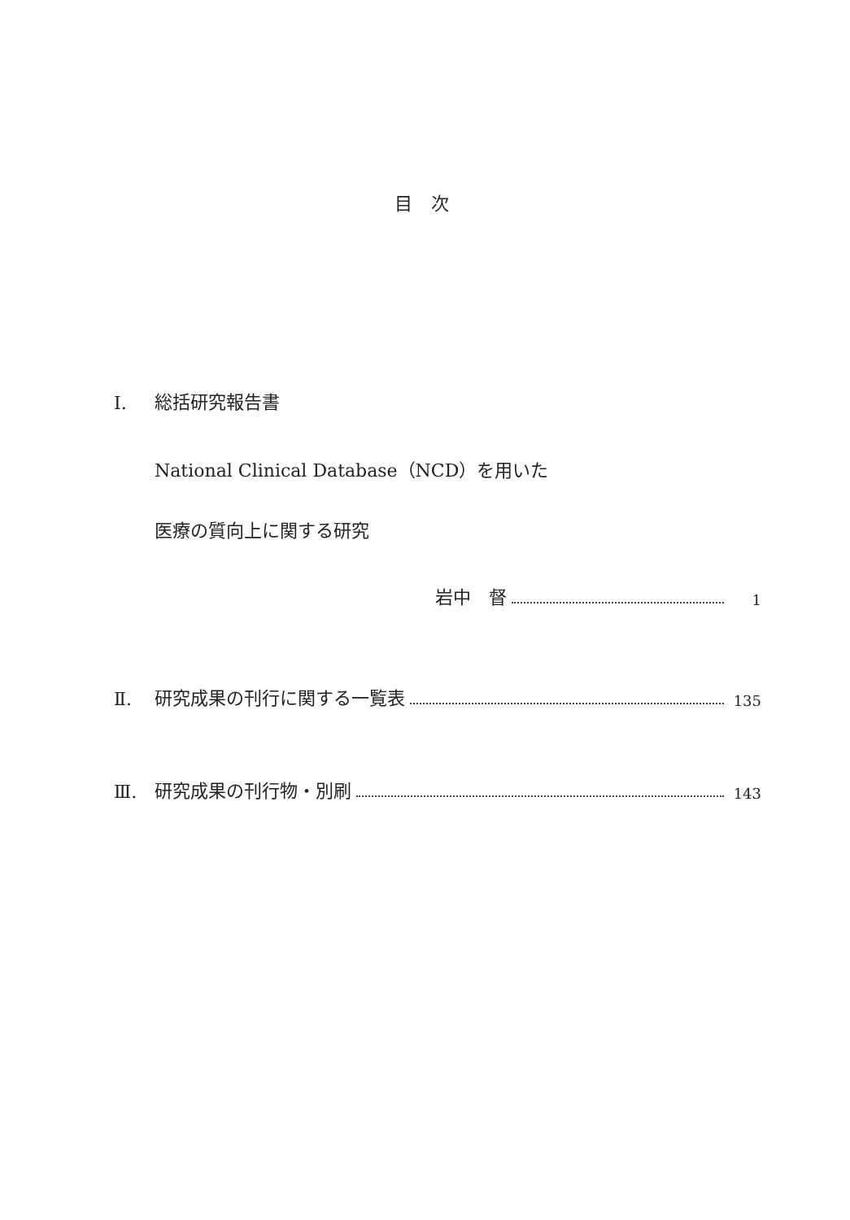目 次
Ⅰ. 総括研究報告書
National Clinical Database（NCD）を用いた
医療の質向上に関する研究
岩中　督 1
Ⅱ. 研究成果の刊行に関する一覧表 135
Ⅲ. 研究成果の刊行物・別刷 143